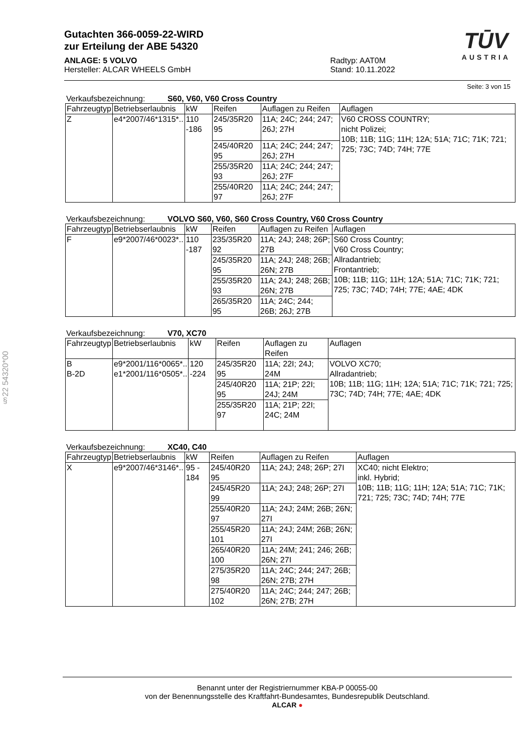§22 54320*00
Gutachten 366-0059-22-WIRD
zur Erteilung der ABE 54320
ANLAGE: 5 VOLVO
Hersteller: ALCAR WHEELS GmbH
Radtyp: AAT0M
Stand: 10.11.2022
TŪV
AUSTRIA
Seite: 3 von 15
Verkaufsbezeichnung: S60, V60, V60 Cross Country
| Fahrzeugtyp | Betriebserlaubnis | kW | Reifen | Auflagen zu Reifen | Auflagen |
| --- | --- | --- | --- | --- | --- |
| Z | e4*2007/46*1315*.. | 110 -186 | 245/35R20 95 | 11A; 24C; 244; 247; 26J; 27H | V60 CROSS COUNTRY; nicht Polizei; 10B; 11B; 11G; 11H; 12A; 51A; 71C; 71K; 721; 725; 73C; 74D; 74H; 77E |
| | | | 245/40R20 95 | 11A; 24C; 244; 247; 26J; 27H | |
| | | | 255/35R20 93 | 11A; 24C; 244; 247; 26J; 27F | |
| | | | 255/40R20 97 | 11A; 24C; 244; 247; 26J; 27F | |
Verkaufsbezeichnung: VOLVO S60, V60, S60 Cross Country, V60 Cross Country
| Fahrzeugtyp | Betriebserlaubnis | kW | Reifen | Auflagen zu Reifen | Auflagen |
| --- | --- | --- | --- | --- | --- |
| F | e9*2007/46*0023*.. | 110 -187 | 235/35R20 92 | 11A; 24J; 248; 26P; 27B | S60 Cross Country; V60 Cross Country; Allradantrieb; Frontantrieb; 10B; 11B; 11G; 11H; 12A; 51A; 71C; 71K; 721; 725; 73C; 74D; 74H; 77E; 4AE; 4DK |
| | | | 245/35R20 95 | 11A; 24J; 248; 26B; 26N; 27B | |
| | | | 255/35R20 93 | 11A; 24J; 248; 26B; 26N; 27B | |
| | | | 265/35R20 95 | 11A; 24C; 244; 26B; 26J; 27B | |
Verkaufsbezeichnung: V70, XC70
| Fahrzeugtyp | Betriebserlaubnis | kW | Reifen | Auflagen zu Reifen | Auflagen |
| --- | --- | --- | --- | --- | --- |
| B B-2D | e9*2001/116*0065*.. e1*2001/116*0505*.. | 120 -224 | 245/35R20 95 | 11A; 22I; 24J; 24M | VOLVO XC70; Allradantrieb; 10B; 11B; 11G; 11H; 12A; 51A; 71C; 71K; 721; 725; 73C; 74D; 74H; 77E; 4AE; 4DK |
| | | | 245/40R20 95 | 11A; 21P; 22I; 24J; 24M | |
| | | | 255/35R20 97 | 11A; 21P; 22I; 24C; 24M | |
Verkaufsbezeichnung: XC40, C40
| Fahrzeugtyp | Betriebserlaubnis | kW | Reifen | Auflagen zu Reifen | Auflagen |
| --- | --- | --- | --- | --- | --- |
| X | e9*2007/46*3146*.. | 95 - 184 | 245/40R20 95 | 11A; 24J; 248; 26P; 27I | XC40; nicht Elektro; inkl. Hybrid; 10B; 11B; 11G; 11H; 12A; 51A; 71C; 71K; 721; 725; 73C; 74D; 74H; 77E |
| | | | 245/45R20 99 | 11A; 24J; 248; 26P; 27I | |
| | | | 255/40R20 97 | 11A; 24J; 24M; 26B; 26N; 27I | |
| | | | 255/45R20 101 | 11A; 24J; 24M; 26B; 26N; 27I | |
| | | | 265/40R20 100 | 11A; 24M; 241; 246; 26B; 26N; 27I | |
| | | | 275/35R20 98 | 11A; 24C; 244; 247; 26B; 26N; 27B; 27H | |
| | | | 275/40R20 102 | 11A; 24C; 244; 247; 26B; 26N; 27B; 27H | |
Benannt unter der Registriernummer KBA-P 00055-00
von der Benennungsstelle des Kraftfahrt-Bundesamtes, Bundesrepublik Deutschland.
ALCAR ●